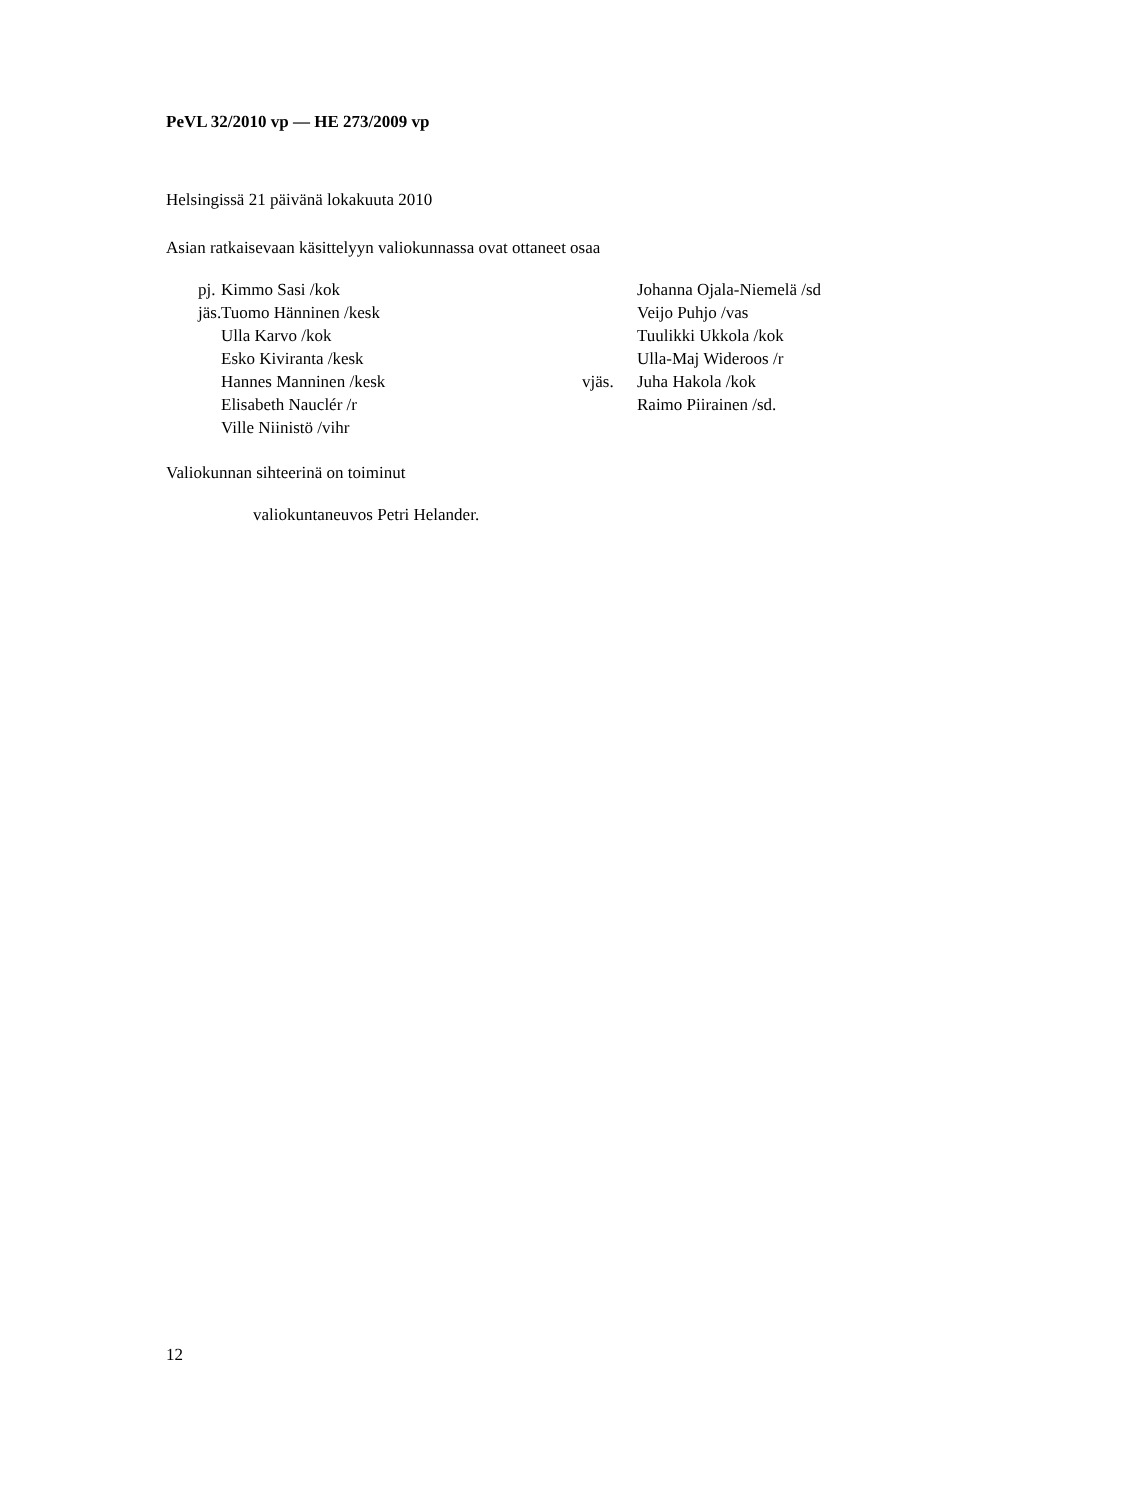PeVL 32/2010 vp — HE 273/2009 vp
Helsingissä 21 päivänä lokakuuta 2010
Asian ratkaisevaan käsittelyyn valiokunnassa ovat ottaneet osaa
pj.
jäs.
Kimmo Sasi /kok
Tuomo Hänninen /kesk
Ulla Karvo /kok
Esko Kiviranta /kesk
Hannes Manninen /kesk
Elisabeth Nauclér /r
Ville Niinistö /vihr
vjäs. Johanna Ojala-Niemelä /sd
Veijo Puhjo /vas
Tuulikki Ukkola /kok
Ulla-Maj Wideroos /r
Juha Hakola /kok
Raimo Piirainen /sd.
Valiokunnan sihteerinä on toiminut
valiokuntaneuvos Petri Helander.
12